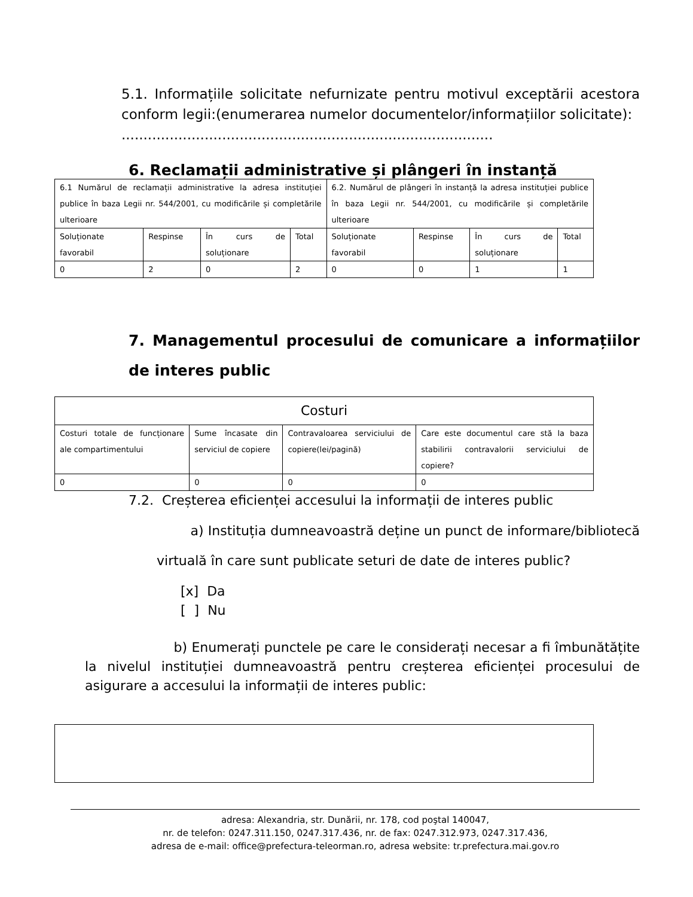5.1. Informațiile solicitate nefurnizate pentru motivul exceptării acestora conform legii:(enumerarea numelor documentelor/informațiilor solicitate):
.....................................................................................
6. Reclamații administrative și plângeri în instanță
| 6.1 Numărul de reclamații administrative la adresa instituției publice în baza Legii nr. 544/2001, cu modificările și completările ulterioare | | | | 6.2. Numărul de plângeri în instanță la adresa instituției publice în baza Legii nr. 544/2001, cu modificările și completările ulterioare | | | |
| Soluționate favorabil | Respinse | În curs de soluționare | Total | Soluționate favorabil | Respinse | În curs de soluționare | Total |
| 0 | 2 | 0 | 2 | 0 | 0 | 1 | 1 |
7. Managementul procesului de comunicare a informațiilor de interes public
| Costuri | | | |
| Costuri totale de funcționare ale compartimentului | Sume încasate din serviciul de copiere | Contravaloarea serviciului de copiere(lei/pagină) | Care este documentul care stă la baza stabilirii contravalorii serviciului de copiere? |
| 0 | 0 | 0 | 0 |
7.2. Creșterea eficienței accesului la informații de interes public
a) Instituția dumneavoastră deține un punct de informare/bibliotecă virtuală în care sunt publicate seturi de date de interes public?
[x] Da
[ ] Nu
b) Enumerați punctele pe care le considerați necesar a fi îmbunătățite la nivelul instituției dumneavoastră pentru creșterea eficienței procesului de asigurare a accesului la informații de interes public:
adresa: Alexandria, str. Dunării, nr. 178, cod poştal 140047,
nr. de telefon: 0247.311.150, 0247.317.436, nr. de fax: 0247.312.973, 0247.317.436,
adresa de e-mail: office@prefectura-teleorman.ro, adresa website: tr.prefectura.mai.gov.ro